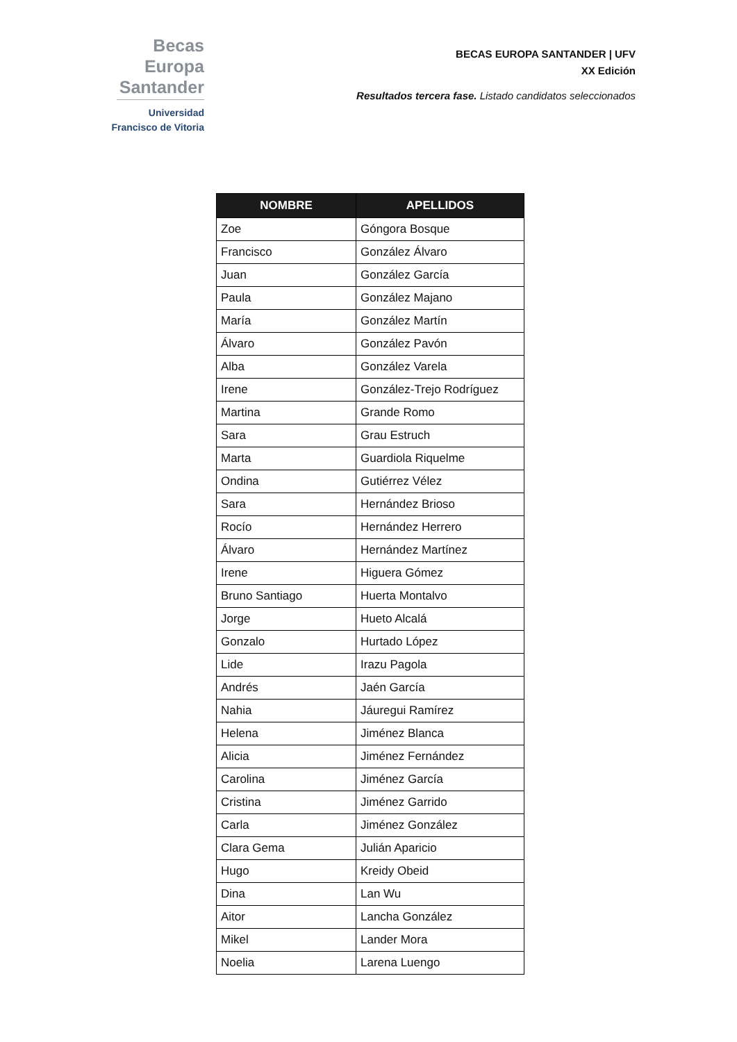Becas Europa
Santander
Universidad
Francisco de Vitoria
BECAS EUROPA SANTANDER | UFV
XX Edición
Resultados tercera fase. Listado candidatos seleccionados
| NOMBRE | APELLIDOS |
| --- | --- |
| Zoe | Góngora Bosque |
| Francisco | González Álvaro |
| Juan | González García |
| Paula | González Majano |
| María | González Martín |
| Álvaro | González Pavón |
| Alba | González Varela |
| Irene | González-Trejo Rodríguez |
| Martina | Grande Romo |
| Sara | Grau Estruch |
| Marta | Guardiola Riquelme |
| Ondina | Gutiérrez Vélez |
| Sara | Hernández Brioso |
| Rocío | Hernández Herrero |
| Álvaro | Hernández Martínez |
| Irene | Higuera Gómez |
| Bruno Santiago | Huerta Montalvo |
| Jorge | Hueto Alcalá |
| Gonzalo | Hurtado López |
| Lide | Irazu Pagola |
| Andrés | Jaén García |
| Nahia | Jáuregui Ramírez |
| Helena | Jiménez Blanca |
| Alicia | Jiménez Fernández |
| Carolina | Jiménez García |
| Cristina | Jiménez Garrido |
| Carla | Jiménez González |
| Clara Gema | Julián Aparicio |
| Hugo | Kreidy Obeid |
| Dina | Lan Wu |
| Aitor | Lancha González |
| Mikel | Lander Mora |
| Noelia | Larena Luengo |